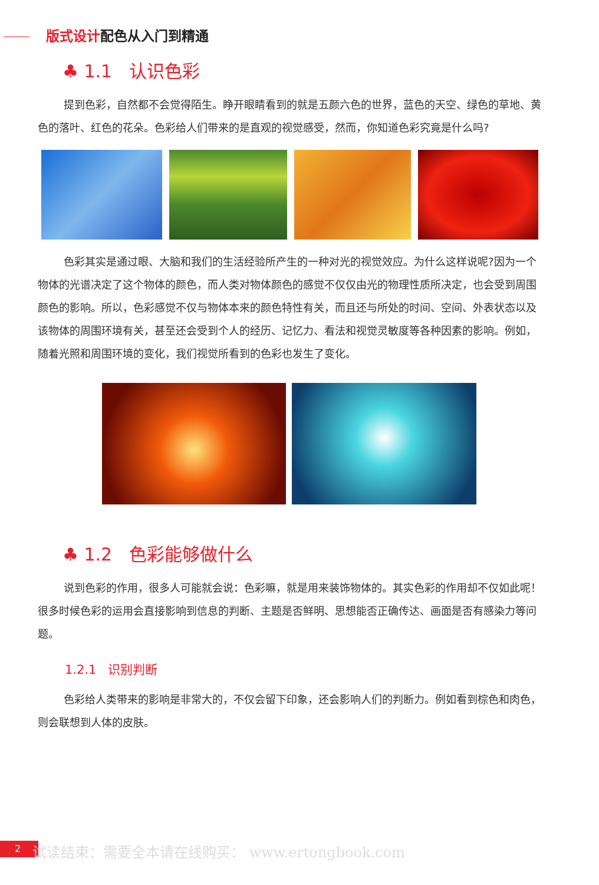版式设计配色从入门到精通
♣ 1.1 认识色彩
提到色彩，自然都不会觉得陌生。睁开眼睛看到的就是五颜六色的世界，蓝色的天空、绿色的草地、黄色的落叶、红色的花朵。色彩给人们带来的是直观的视觉感受，然而，你知道色彩究竟是什么吗?
色彩其实是通过眼、大脑和我们的生活经验所产生的一种对光的视觉效应。为什么这样说呢?因为一个物体的光谱决定了这个物体的颜色，而人类对物体颜色的感觉不仅仅由光的物理性质所决定，也会受到周围颜色的影响。所以，色彩感觉不仅与物体本来的颜色特性有关，而且还与所处的时间、空间、外表状态以及该物体的周围环境有关，甚至还会受到个人的经历、记忆力、看法和视觉灵敏度等各种因素的影响。例如，随着光照和周围环境的变化，我们视觉所看到的色彩也发生了变化。
♣ 1.2 色彩能够做什么
说到色彩的作用，很多人可能就会说：色彩嘛，就是用来装饰物体的。其实色彩的作用却不仅如此呢！很多时候色彩的运用会直接影响到信息的判断、主题是否鲜明、思想能否正确传达、画面是否有感染力等问题。
1.2.1 识别判断
色彩给人类带来的影响是非常大的，不仅会留下印象，还会影响人们的判断力。例如看到棕色和肉色，则会联想到人体的皮肤。
2
试读结束：需要全本请在线购买： www.ertongbook.com